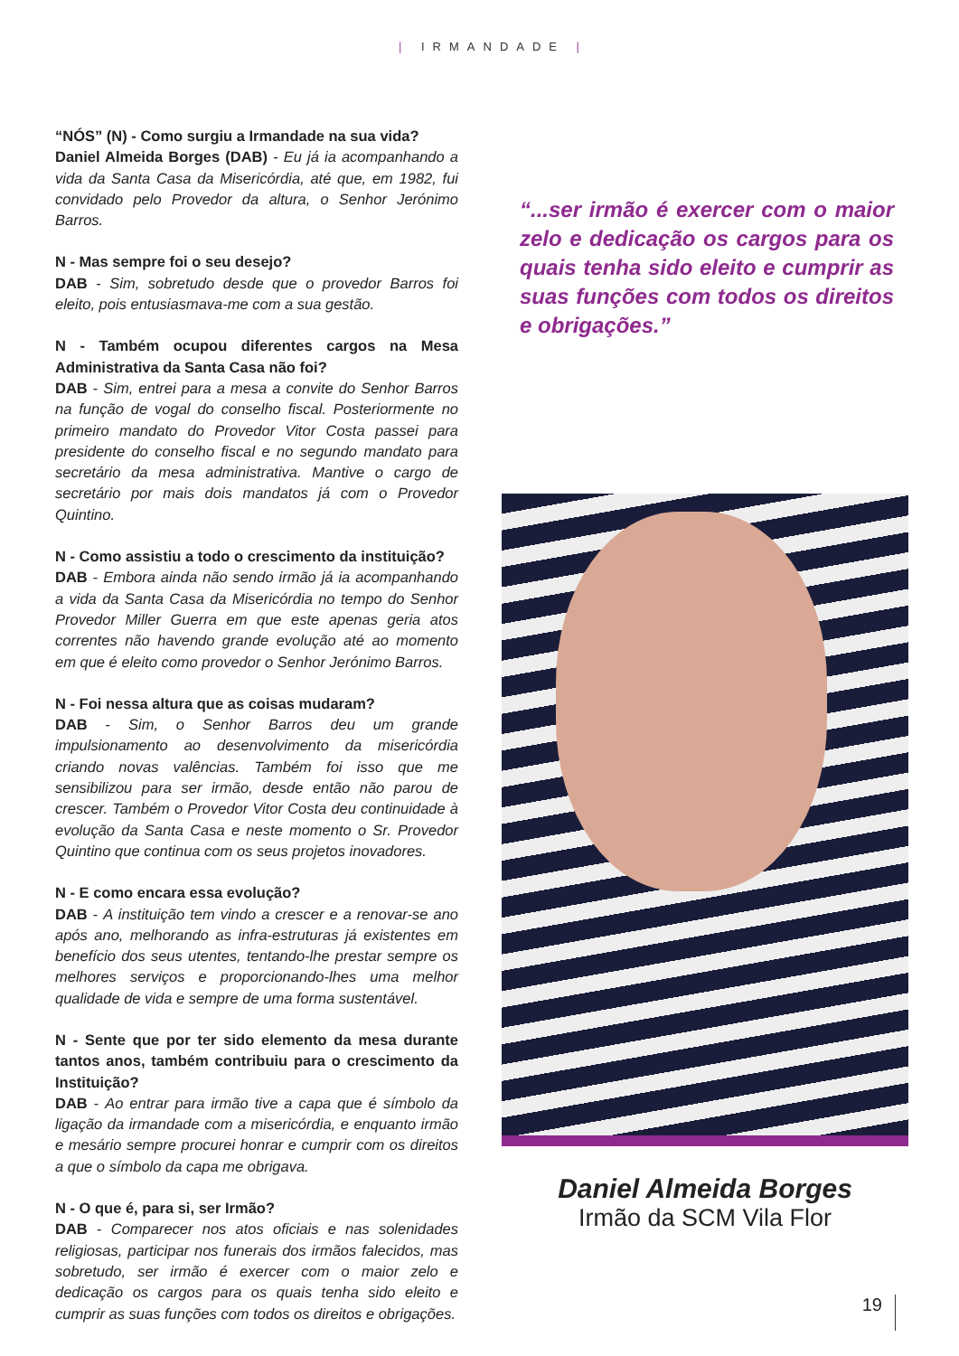| IRMANDADE |
“NÓS” (N) - Como surgiu a Irmandade na sua vida?
Daniel Almeida Borges (DAB) - Eu já ia acompanhando a vida da Santa Casa da Misericórdia, até que, em 1982, fui convidado pelo Provedor da altura, o Senhor Jerónimo Barros.
N - Mas sempre foi o seu desejo?
DAB - Sim, sobretudo desde que o provedor Barros foi eleito, pois entusiasmava-me com a sua gestão.
N - Também ocupou diferentes cargos na Mesa Administrativa da Santa Casa não foi?
DAB - Sim, entrei para a mesa a convite do Senhor Barros na função de vogal do conselho fiscal. Posteriormente no primeiro mandato do Provedor Vitor Costa passei para presidente do conselho fiscal e no segundo mandato para secretário da mesa administrativa. Mantive o cargo de secretário por mais dois mandatos já com o Provedor Quintino.
N - Como assistiu a todo o crescimento da instituição?
DAB - Embora ainda não sendo irmão já ia acompanhando a vida da Santa Casa da Misericórdia no tempo do Senhor Provedor Miller Guerra em que este apenas geria atos correntes não havendo grande evolução até ao momento em que é eleito como provedor o Senhor Jerónimo Barros.
N - Foi nessa altura que as coisas mudaram?
DAB - Sim, o Senhor Barros deu um grande impulsionamento ao desenvolvimento da misericórdia criando novas valências. Também foi isso que me sensibilizou para ser irmão, desde então não parou de crescer. Também o Provedor Vitor Costa deu continuidade à evolução da Santa Casa e neste momento o Sr. Provedor Quintino que continua com os seus projetos inovadores.
N - E como encara essa evolução?
DAB - A instituição tem vindo a crescer e a renovar-se ano após ano, melhorando as infra-estruturas já existentes em benefício dos seus utentes, tentando-lhe prestar sempre os melhores serviços e proporcionando-lhes uma melhor qualidade de vida e sempre de uma forma sustentável.
N - Sente que por ter sido elemento da mesa durante tantos anos, também contribuiu para o crescimento da Instituição?
DAB - Ao entrar para irmão tive a capa que é símbolo da ligação da irmandade com a misericórdia, e enquanto irmão e mesário sempre procurei honrar e cumprir com os direitos a que o símbolo da capa me obrigava.
N - O que é, para si, ser Irmão?
DAB - Comparecer nos atos oficiais e nas solenidades religiosas, participar nos funerais dos irmãos falecidos, mas sobretudo, ser irmão é exercer com o maior zelo e dedicação os cargos para os quais tenha sido eleito e cumprir as suas funções com todos os direitos e obrigações.
“...ser irmão é exercer com o maior zelo e dedicação os cargos para os quais tenha sido eleito e cumprir as suas funções com todos os direitos e obrigações.”
Daniel Almeida Borges
Irmão da SCM Vila Flor
19